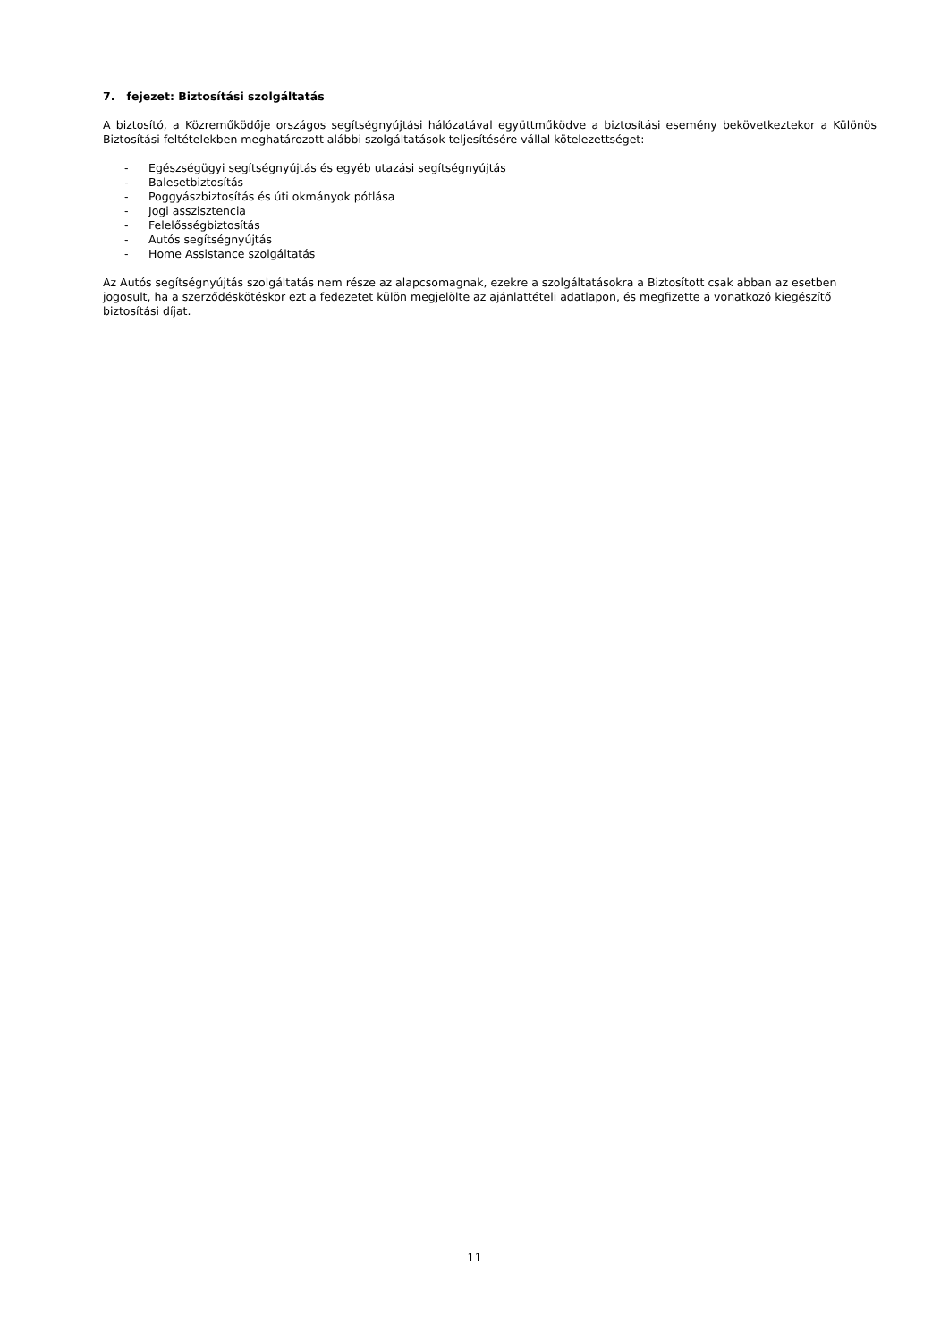7. fejezet: Biztosítási szolgáltatás
A biztosító, a Közreműködője országos segítségnyújtási hálózatával együttműködve a biztosítási esemény bekövetkeztekor a Különös Biztosítási feltételekben meghatározott alábbi szolgáltatások teljesítésére vállal kötelezettséget:
- Egészségügyi segítségnyújtás és egyéb utazási segítségnyújtás
- Balesetbiztosítás
- Poggyászbiztosítás és úti okmányok pótlása
- Jogi asszisztencia
- Felelősségbiztosítás
- Autós segítségnyújtás
- Home Assistance szolgáltatás
Az Autós segítségnyújtás szolgáltatás nem része az alapcsomagnak, ezekre a szolgáltatásokra a Biztosított csak abban az esetben jogosult, ha a szerződéskötéskor ezt a fedezetet külön megjelölte az ajánlattételi adatlapon, és megfizette a vonatkozó kiegészítő biztosítási díjat.
11